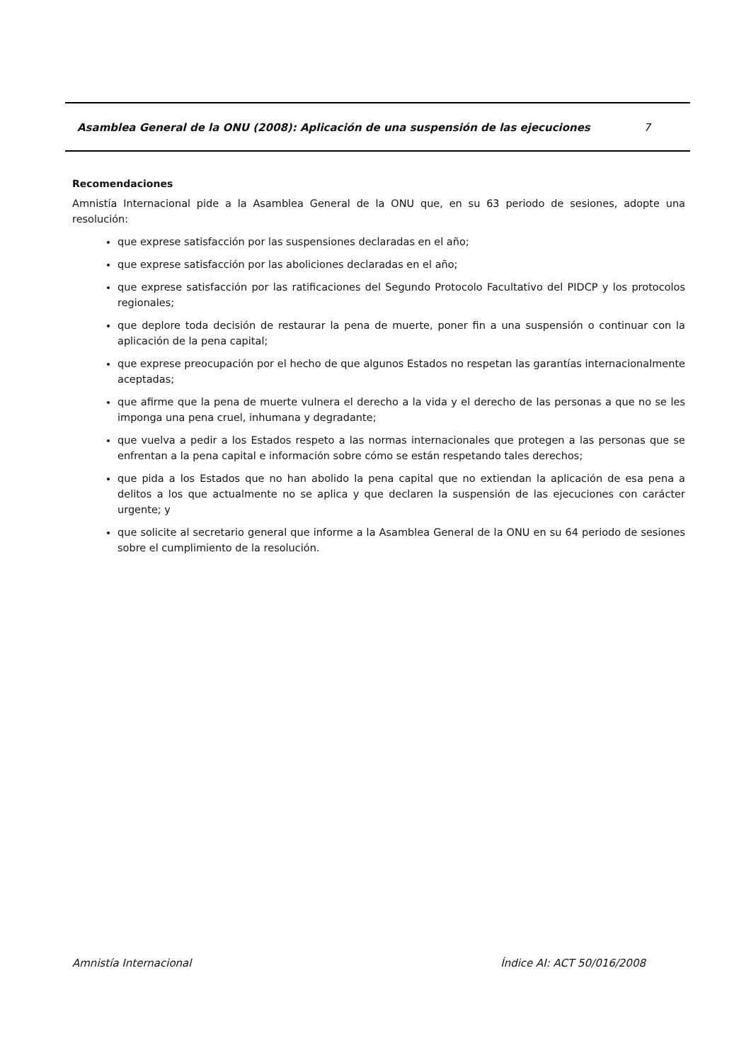Asamblea General de la ONU (2008): Aplicación de una suspensión de las ejecuciones 7
Recomendaciones
Amnistía Internacional pide a la Asamblea General de la ONU que, en su 63 periodo de sesiones, adopte una resolución:
que exprese satisfacción por las suspensiones declaradas en el año;
que exprese satisfacción por las aboliciones declaradas en el año;
que exprese satisfacción por las ratificaciones del Segundo Protocolo Facultativo del PIDCP y los protocolos regionales;
que deplore toda decisión de restaurar la pena de muerte, poner fin a una suspensión o continuar con la aplicación de la pena capital;
que exprese preocupación por el hecho de que algunos Estados no respetan las garantías internacionalmente aceptadas;
que afirme que la pena de muerte vulnera el derecho a la vida y el derecho de las personas a que no se les imponga una pena cruel, inhumana y degradante;
que vuelva a pedir a los Estados respeto a las normas internacionales que protegen a las personas que se enfrentan a la pena capital e información sobre cómo se están respetando tales derechos;
que pida a los Estados que no han abolido la pena capital que no extiendan la aplicación de esa pena a delitos a los que actualmente no se aplica y que declaren la suspensión de las ejecuciones con carácter urgente; y
que solicite al secretario general que informe a la Asamblea General de la ONU en su 64 periodo de sesiones sobre el cumplimiento de la resolución.
Amnistía Internacional Índice AI: ACT 50/016/2008